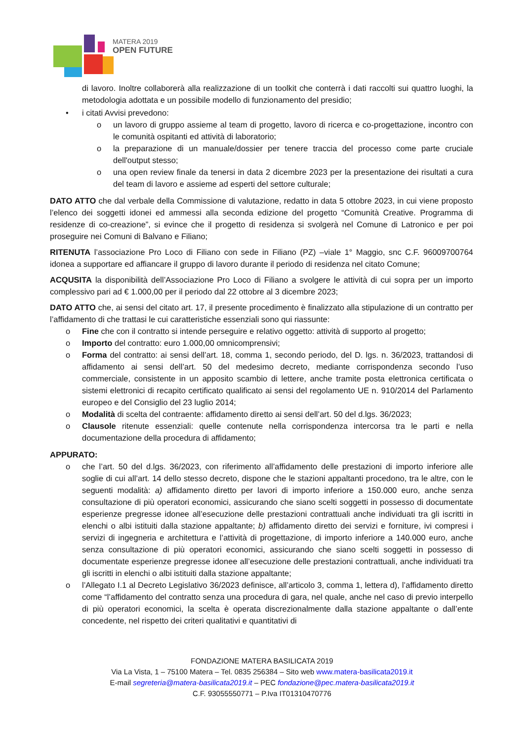MATERA 2019
OPEN FUTURE
di lavoro. Inoltre collaborerà alla realizzazione di un toolkit che conterrà i dati raccolti sui quattro luoghi, la metodologia adottata e un possibile modello di funzionamento del presidio;
• i citati Avvisi prevedono:
o un lavoro di gruppo assieme al team di progetto, lavoro di ricerca e co-progettazione, incontro con le comunità ospitanti ed attività di laboratorio;
o la preparazione di un manuale/dossier per tenere traccia del processo come parte cruciale dell'output stesso;
o una open review finale da tenersi in data 2 dicembre 2023 per la presentazione dei risultati a cura del team di lavoro e assieme ad esperti del settore culturale;
DATO ATTO che dal verbale della Commissione di valutazione, redatto in data 5 ottobre 2023, in cui viene proposto l’elenco dei soggetti idonei ed ammessi alla seconda edizione del progetto “Comunità Creative. Programma di residenze di co-creazione”, si evince che il progetto di residenza si svolgerà nel Comune di Latronico e per poi proseguire nei Comuni di Balvano e Filiano;
RITENUTA l’associazione Pro Loco di Filiano con sede in Filiano (PZ) –viale 1° Maggio, snc C.F. 96009700764 idonea a supportare ed affiancare il gruppo di lavoro durante il periodo di residenza nel citato Comune;
ACQUSITA la disponibilità dell’Associazione Pro Loco di Filiano a svolgere le attività di cui sopra per un importo complessivo pari ad € 1.000,00 per il periodo dal 22 ottobre al 3 dicembre 2023;
DATO ATTO che, ai sensi del citato art. 17, il presente procedimento è finalizzato alla stipulazione di un contratto per l’affidamento di che trattasi le cui caratteristiche essenziali sono qui riassunte:
o Fine che con il contratto si intende perseguire e relativo oggetto: attività di supporto al progetto;
o Importo del contratto: euro 1.000,00 omnicomprensivi;
o Forma del contratto: ai sensi dell’art. 18, comma 1, secondo periodo, del D. lgs. n. 36/2023, trattandosi di affidamento ai sensi dell’art. 50 del medesimo decreto, mediante corrispondenza secondo l’uso commerciale, consistente in un apposito scambio di lettere, anche tramite posta elettronica certificata o sistemi elettronici di recapito certificato qualificato ai sensi del regolamento UE n. 910/2014 del Parlamento europeo e del Consiglio del 23 luglio 2014;
o Modalità di scelta del contraente: affidamento diretto ai sensi dell’art. 50 del d.lgs. 36/2023;
o Clausole ritenute essenziali: quelle contenute nella corrispondenza intercorsa tra le parti e nella documentazione della procedura di affidamento;
APPURATO:
o che l’art. 50 del d.lgs. 36/2023, con riferimento all’affidamento delle prestazioni di importo inferiore alle soglie di cui all’art. 14 dello stesso decreto, dispone che le stazioni appaltanti procedono, tra le altre, con le seguenti modalità: a) affidamento diretto per lavori di importo inferiore a 150.000 euro, anche senza consultazione di più operatori economici, assicurando che siano scelti soggetti in possesso di documentate esperienze pregresse idonee all’esecuzione delle prestazioni contrattuali anche individuati tra gli iscritti in elenchi o albi istituiti dalla stazione appaltante; b) affidamento diretto dei servizi e forniture, ivi compresi i servizi di ingegneria e architettura e l’attività di progettazione, di importo inferiore a 140.000 euro, anche senza consultazione di più operatori economici, assicurando che siano scelti soggetti in possesso di documentate esperienze pregresse idonee all’esecuzione delle prestazioni contrattuali, anche individuati tra gli iscritti in elenchi o albi istituiti dalla stazione appaltante;
o l’Allegato I.1 al Decreto Legislativo 36/2023 definisce, all’articolo 3, comma 1, lettera d), l’affidamento diretto come “l’affidamento del contratto senza una procedura di gara, nel quale, anche nel caso di previo interpello di più operatori economici, la scelta è operata discrezionalmente dalla stazione appaltante o dall’ente concedente, nel rispetto dei criteri qualitativi e quantitativi di
FONDAZIONE MATERA BASILICATA 2019
Via La Vista, 1 – 75100 Matera – Tel. 0835 256384 – Sito web www.matera-basilicata2019.it
E-mail segreteria@matera-basilicata2019.it – PEC fondazione@pec.matera-basilicata2019.it
C.F. 93055550771 – P.Iva IT01310470776